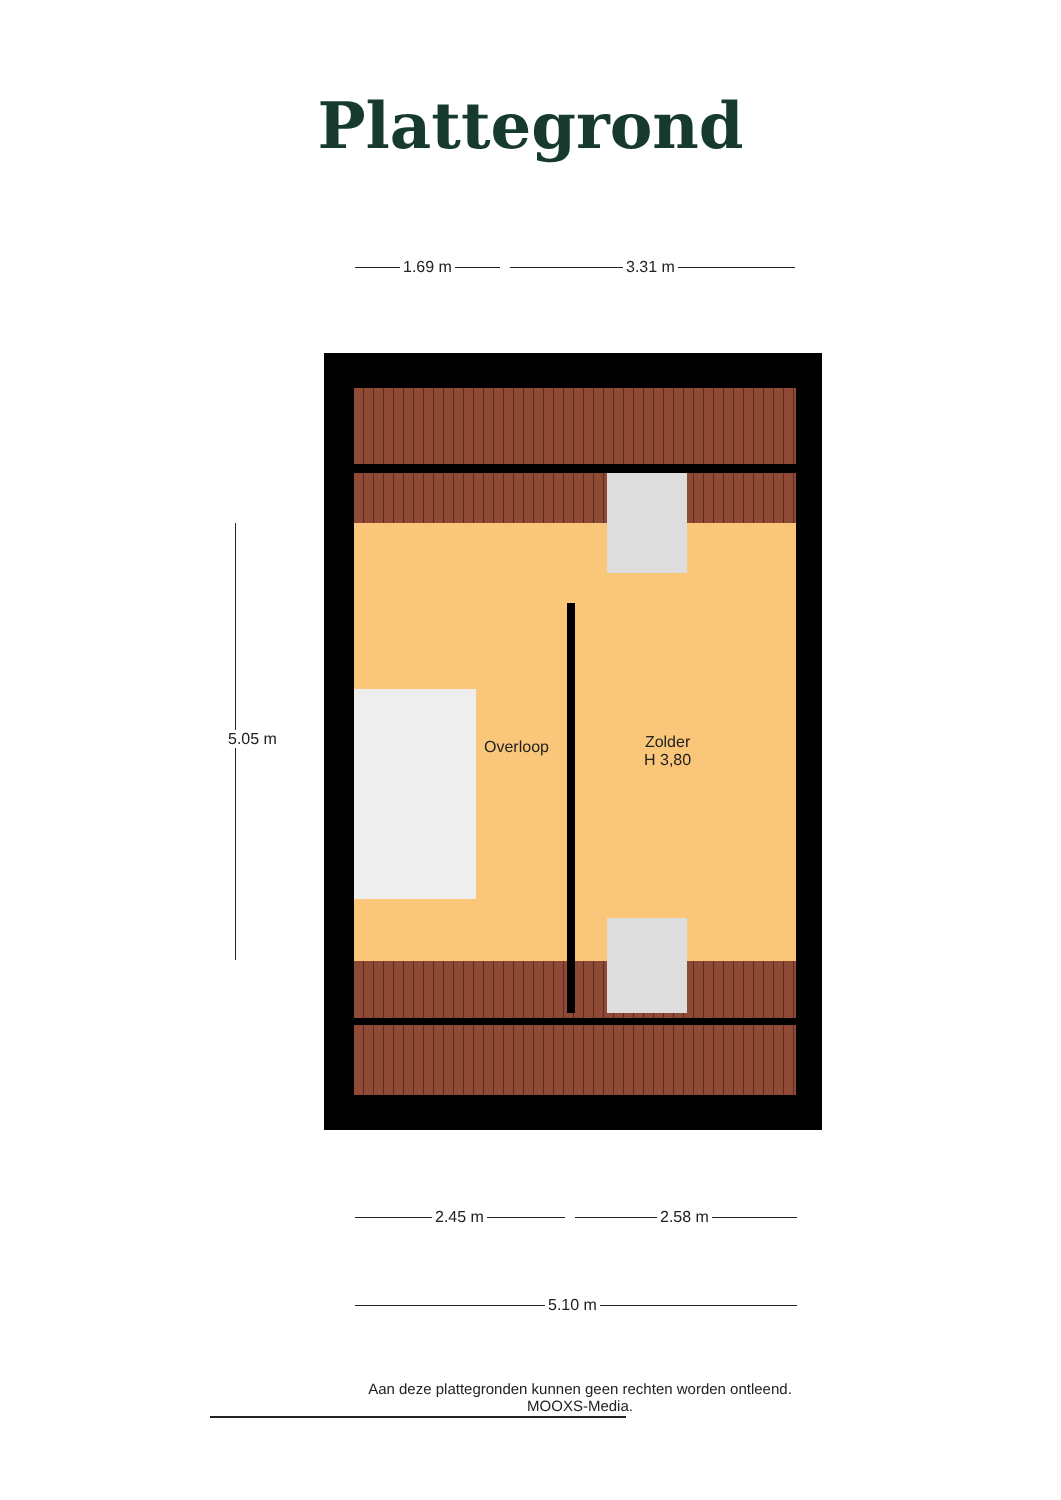Plattegrond
1.69 m 3.31 m
Overloop
Zolder
H 3,80
5.05 m
2.45 m 2.58 m
5.10 m
Aan deze plattegronden kunnen geen rechten worden ontleend.
MOOXS-Media.